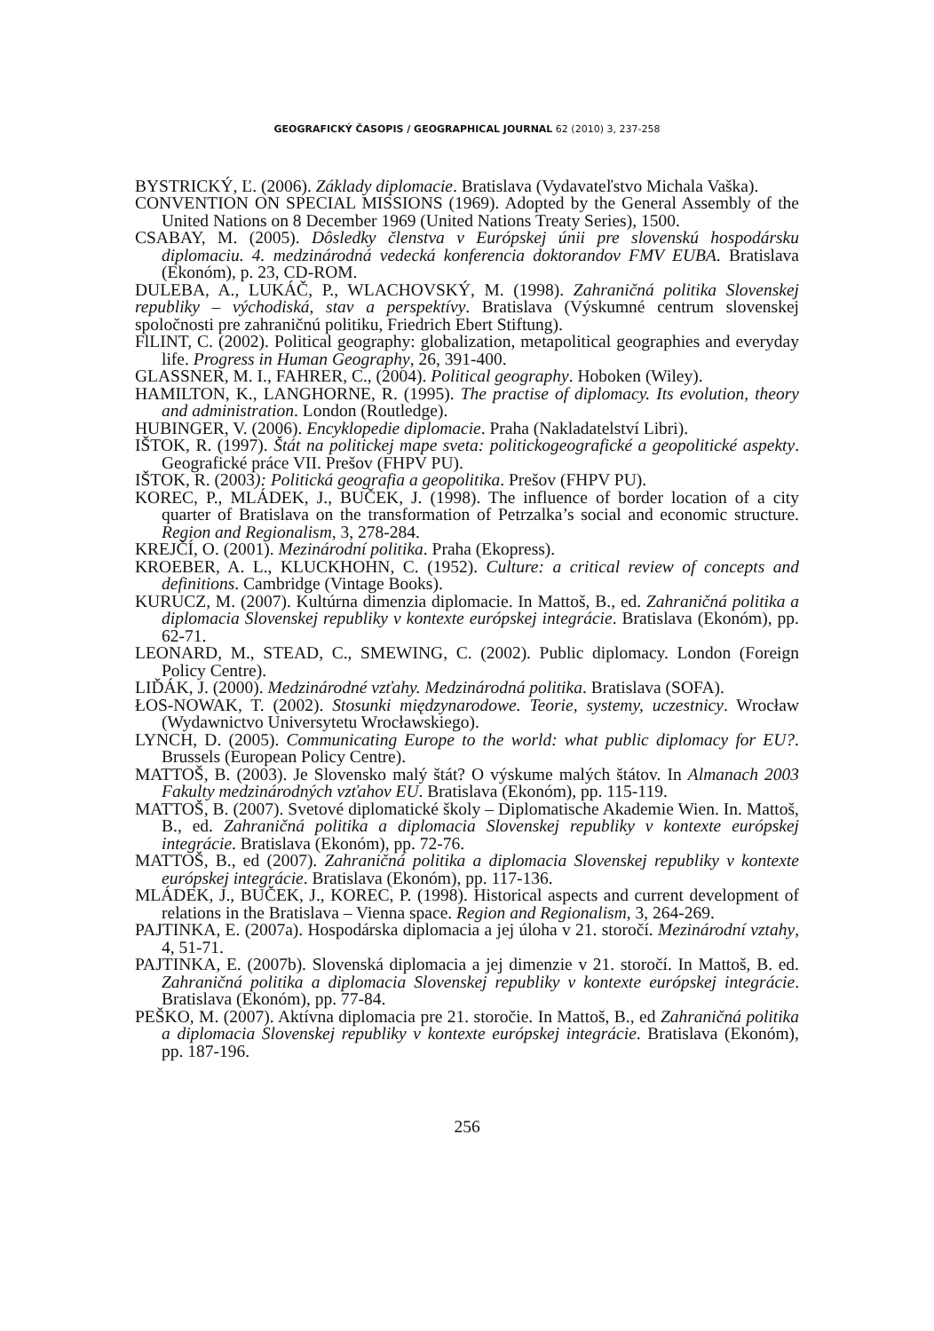GEOGRAFICKÝ ČASOPIS / GEOGRAPHICAL JOURNAL 62 (2010) 3, 237-258
BYSTRICKÝ, Ľ. (2006). Základy diplomacie. Bratislava (Vydavateľstvo Michala Vaška).
CONVENTION ON SPECIAL MISSIONS (1969). Adopted by the General Assembly of the United Nations on 8 December 1969 (United Nations Treaty Series), 1500.
CSABAY, M. (2005). Dôsledky členstva v Európskej únii pre slovenskú hospodársku diplomaciu. 4. medzinárodná vedecká konferencia doktorandov FMV EUBA. Bratislava (Ekonóm), p. 23, CD-ROM.
DULEBA, A., LUKÁČ, P., WLACHOVSKÝ, M. (1998). Zahraničná politika Slovenskej republiky – východiská, stav a perspektívy. Bratislava (Výskumné centrum slovenskej spoločnosti pre zahraničnú politiku, Friedrich Ebert Stiftung).
FlLINT, C. (2002). Political geography: globalization, metapolitical geographies and everyday life. Progress in Human Geography, 26, 391-400.
GLASSNER, M. I., FAHRER, C., (2004). Political geography. Hoboken (Wiley).
HAMILTON, K., LANGHORNE, R. (1995). The practise of diplomacy. Its evolution, theory and administration. London (Routledge).
HUBINGER, V. (2006). Encyklopedie diplomacie. Praha (Nakladatelství Libri).
IŠTOK, R. (1997). Štát na politickej mape sveta: politickogeografické a geopolitické aspekty. Geografické práce VII. Prešov (FHPV PU).
IŠTOK, R. (2003): Politická geografia a geopolitika. Prešov (FHPV PU).
KOREC, P., MLÁDEK, J., BUČEK, J. (1998). The influence of border location of a city quarter of Bratislava on the transformation of Petrzalka’s social and economic structure. Region and Regionalism, 3, 278-284.
KREJČÍ, O. (2001). Mezinárodní politika. Praha (Ekopress).
KROEBER, A. L., KLUCKHOHN, C. (1952). Culture: a critical review of concepts and definitions. Cambridge (Vintage Books).
KURUCZ, M. (2007). Kultúrna dimenzia diplomacie. In Mattoš, B., ed. Zahraničná politika a diplomacia Slovenskej republiky v kontexte európskej integrácie. Bratislava (Ekonóm), pp. 62-71.
LEONARD, M., STEAD, C., SMEWING, C. (2002). Public diplomacy. London (Foreign Policy Centre).
LIĎÁK, J. (2000). Medzinárodné vzťahy. Medzinárodná politika. Bratislava (SOFA).
ŁOS-NOWAK, T. (2002). Stosunki międzynarodowe. Teorie, systemy, uczestnicy. Wrocław (Wydawnictvo Universytetu Wrocławskiego).
LYNCH, D. (2005). Communicating Europe to the world: what public diplomacy for EU?. Brussels (European Policy Centre).
MATTOŠ, B. (2003). Je Slovensko malý štát? O výskume malých štátov. In Almanach 2003 Fakulty medzinárodných vzťahov EU. Bratislava (Ekonóm), pp. 115-119.
MATTOŠ, B. (2007). Svetové diplomatické školy – Diplomatische Akademie Wien. In. Mattoš, B., ed. Zahraničná politika a diplomacia Slovenskej republiky v kontexte európskej integrácie. Bratislava (Ekonóm), pp. 72-76.
MATTOŠ, B., ed (2007). Zahraničná politika a diplomacia Slovenskej republiky v kontexte európskej integrácie. Bratislava (Ekonóm), pp. 117-136.
MLÁDEK, J., BUČEK, J., KOREC, P. (1998). Historical aspects and current development of relations in the Bratislava – Vienna space. Region and Regionalism, 3, 264-269.
PAJTINKA, E. (2007a). Hospodárska diplomacia a jej úloha v 21. storočí. Mezinárodní vztahy, 4, 51-71.
PAJTINKA, E. (2007b). Slovenská diplomacia a jej dimenzie v 21. storočí. In Mattoš, B. ed. Zahraničná politika a diplomacia Slovenskej republiky v kontexte európskej integrácie. Bratislava (Ekonóm), pp. 77-84.
PEŠKO, M. (2007). Aktívna diplomacia pre 21. storočie. In Mattoš, B., ed Zahraničná politika a diplomacia Slovenskej republiky v kontexte európskej integrácie. Bratislava (Ekonóm), pp. 187-196.
256